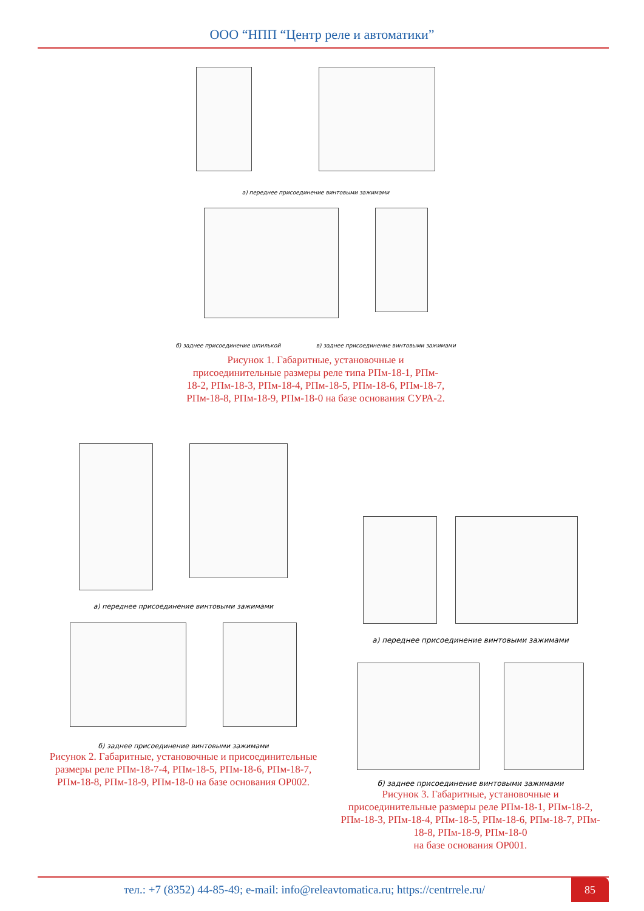ООО “НПП “Центр реле и автоматики”
а) переднее присоединение винтовыми зажимами
б) заднее присоединение шпилькой в) заднее присоединение винтовыми зажимами
Рисунок 1. Габаритные, установочные и
присоединительные размеры реле типа РПм-18-1, РПм-
18-2, РПм-18-3, РПм-18-4, РПм-18-5, РПм-18-6, РПм-18-7,
РПм-18-8, РПм-18-9, РПм-18-0 на базе основания СУРА-2.
а) переднее присоединение винтовыми зажимами
б) заднее присоединение винтовыми зажимами
Рисунок 2. Габаритные, установочные и присоединительные
размеры реле РПм-18-7-4, РПм-18-5, РПм-18-6, РПм-18-7,
РПм-18-8, РПм-18-9, РПм-18-0 на базе основания ОР002.
а) переднее присоединение винтовыми зажимами
б) заднее присоединение винтовыми зажимами
Рисунок 3. Габаритные, установочные и
присоединительные размеры реле РПм-18-1, РПм-18-2,
РПм-18-3, РПм-18-4, РПм-18-5, РПм-18-6, РПм-18-7, РПм-
18-8, РПм-18-9, РПм-18-0
на базе основания ОР001.
тел.: +7 (8352) 44-85-49; e-mail: info@releavtomatica.ru; https://centrrele.ru/
85